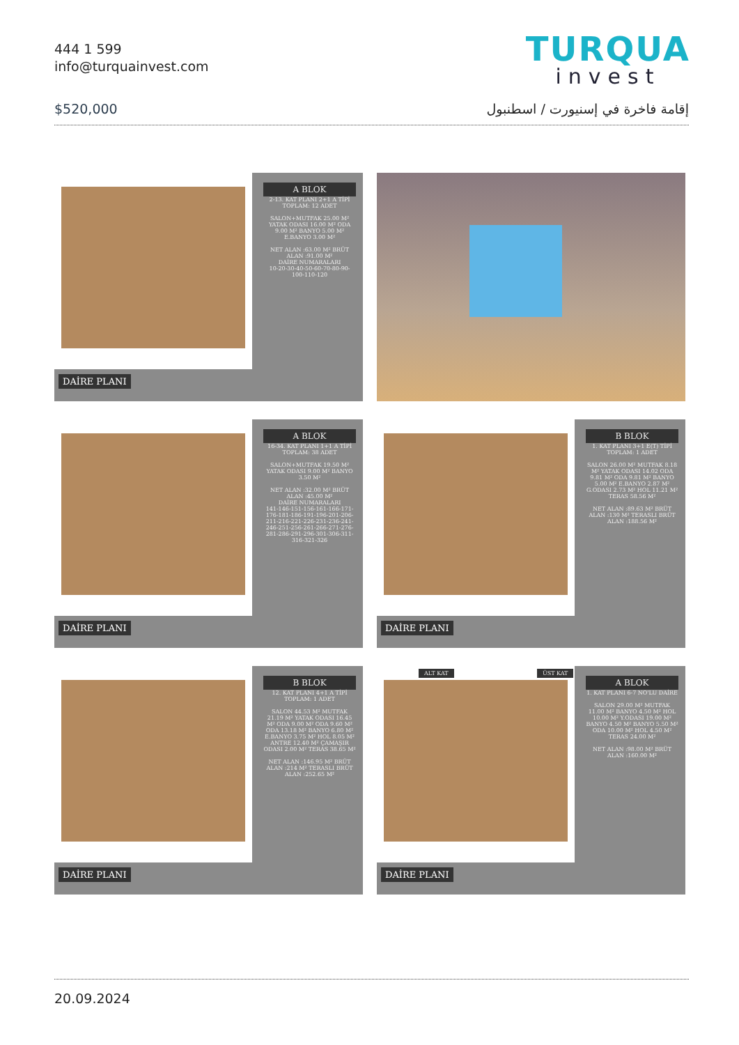444 1 599
info@turquainvest.com
TURQUA
invest
$520,000 إقامة فاخرة في إسنيورت / اسطنبول
A BLOK
2-13. KAT PLANI 2+1 A TİPİ TOPLAM: 12 ADET
SALON+MUTFAK 25.00 M² YATAK ODASI 16.00 M² ODA 9.00 M² BANYO 5.00 M² E.BANYO 3.00 M²
NET ALAN :63.00 M² BRÜT ALAN :91.00 M²
DAİRE NUMARALARI
10-20-30-40-50-60-70-80-90-100-110-120
DAİRE PLANI
A BLOK
16-34. KAT PLANI 1+1 A TİPİ TOPLAM: 38 ADET
SALON+MUTFAK 19.50 M² YATAK ODASI 9.00 M² BANYO 3.50 M²
NET ALAN :32.00 M² BRÜT ALAN :45.00 M²
DAİRE NUMARALARI
141-146-151-156-161-166-171-176-181-186-191-196-201-206-211-216-221-226-231-236-241-246-251-256-261-266-271-276-281-286-291-296-301-306-311-316-321-326
DAİRE PLANI
B BLOK
1. KAT PLANI 3+1 E(T) TİPİ TOPLAM: 1 ADET
SALON 26.00 M² MUTFAK 8.18 M² YATAK ODASI 14.02 ODA 9.81 M² ODA 9.81 M² BANYO 5.00 M² E.BANYO 2.87 M² G.ODASI 2.73 M² HOL 11.21 M² TERAS 58.56 M²
NET ALAN :89.63 M² BRÜT ALAN :130 M² TERASLI BRÜT ALAN :188.56 M²
DAİRE PLANI
B BLOK
12. KAT PLANI 4+1 A TİPİ TOPLAM: 1 ADET
SALON 44.53 M² MUTFAK 21.19 M² YATAK ODASI 16.45 M² ODA 9.00 M² ODA 9.60 M² ODA 13.18 M² BANYO 6.80 M² E.BANYO 3.75 M² HOL 8.05 M² ANTRE 12.40 M² ÇAMAŞIR ODASI 2.00 M² TERAS 38.65 M²
NET ALAN :146.95 M² BRÜT ALAN :214 M² TERASLI BRÜT ALAN :252.65 M²
DAİRE PLANI
ALT KAT ÜST KAT
A BLOK
1. KAT PLANI 6-7 NO'LU DAİRE
SALON 29.00 M² MUTFAK 11.00 M² BANYO 4.50 M² HOL 10.00 M² Y.ODASI 19.00 M² BANYO 4.50 M² BANYO 5.50 M² ODA 10.00 M² HOL 4.50 M² TERAS 24.00 M²
NET ALAN :98.00 M² BRÜT ALAN :160.00 M²
DAİRE PLANI
20.09.2024